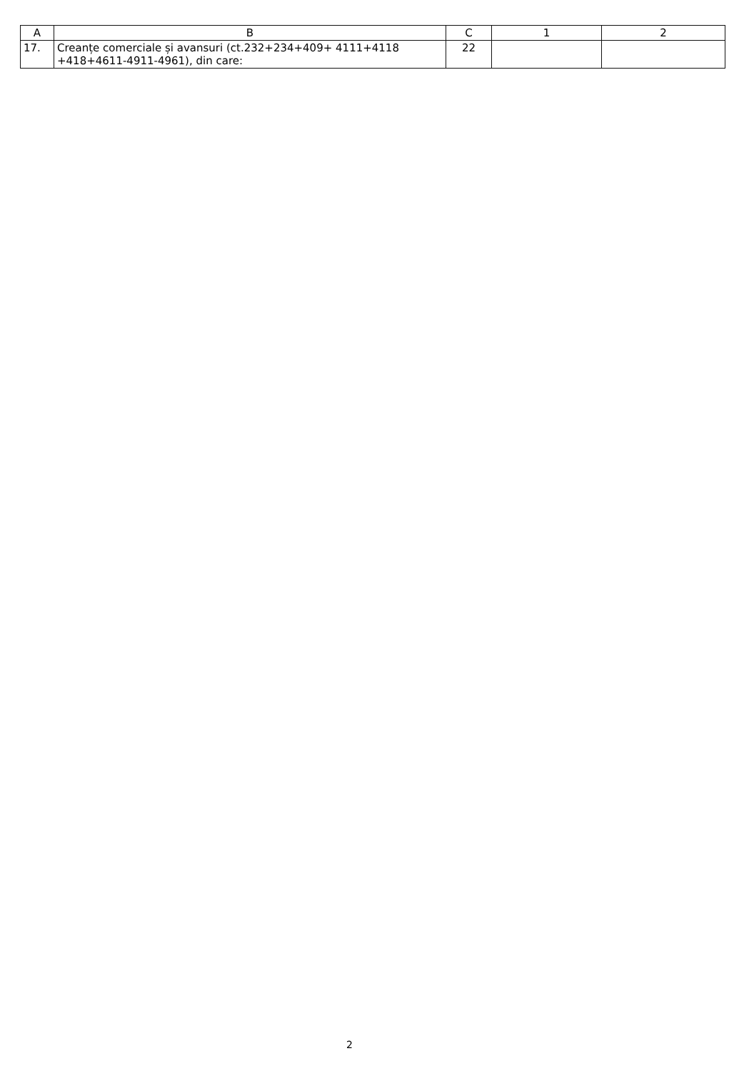| A | B | C | 1 | 2 |
| --- | --- | --- | --- | --- |
| 17. | Creanțe comerciale și avansuri (ct.232+234+409+ 4111+4118 +418+4611-4911-4961), din care: | 22 | | |
2